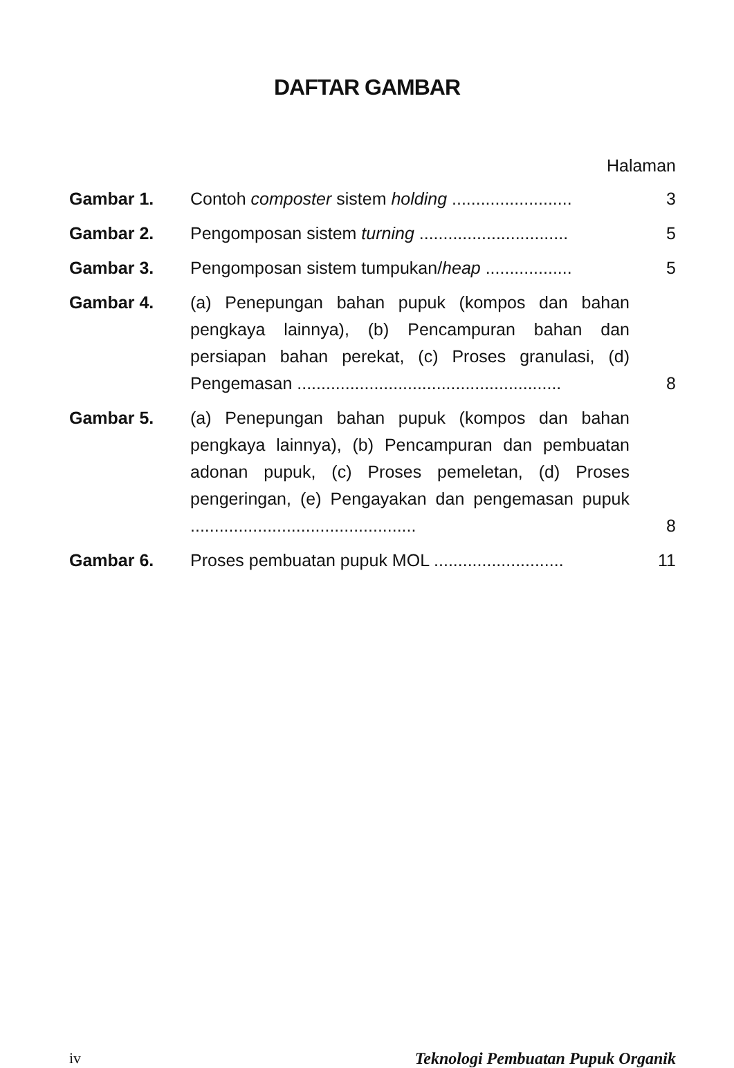DAFTAR GAMBAR
Halaman
| Gambar 1. | Contoh composter sistem holding ......................... | 3 |
| Gambar 2. | Pengomposan sistem turning ............................... | 5 |
| Gambar 3. | Pengomposan sistem tumpukan/ heap .................. | 5 |
| Gambar 4. | (a) Penepungan bahan pupuk (kompos dan bahan pengkaya lainnya), (b) Pencampuran bahan dan persiapan bahan perekat, (c) Proses granulasi, (d) Pengemasan ....................................................... | 8 |
| Gambar 5. | (a) Penepungan bahan pupuk (kompos dan bahan pengkaya lainnya), (b) Pencampuran dan pembuatan adonan pupuk, (c) Proses pemeletan, (d) Proses pengeringan, (e) Pengayakan dan pengemasan pupuk ............................................... | 8 |
| Gambar 6. | Proses pembuatan pupuk MOL ........................... | 11 |
iv Teknologi Pembuatan Pupuk Organik